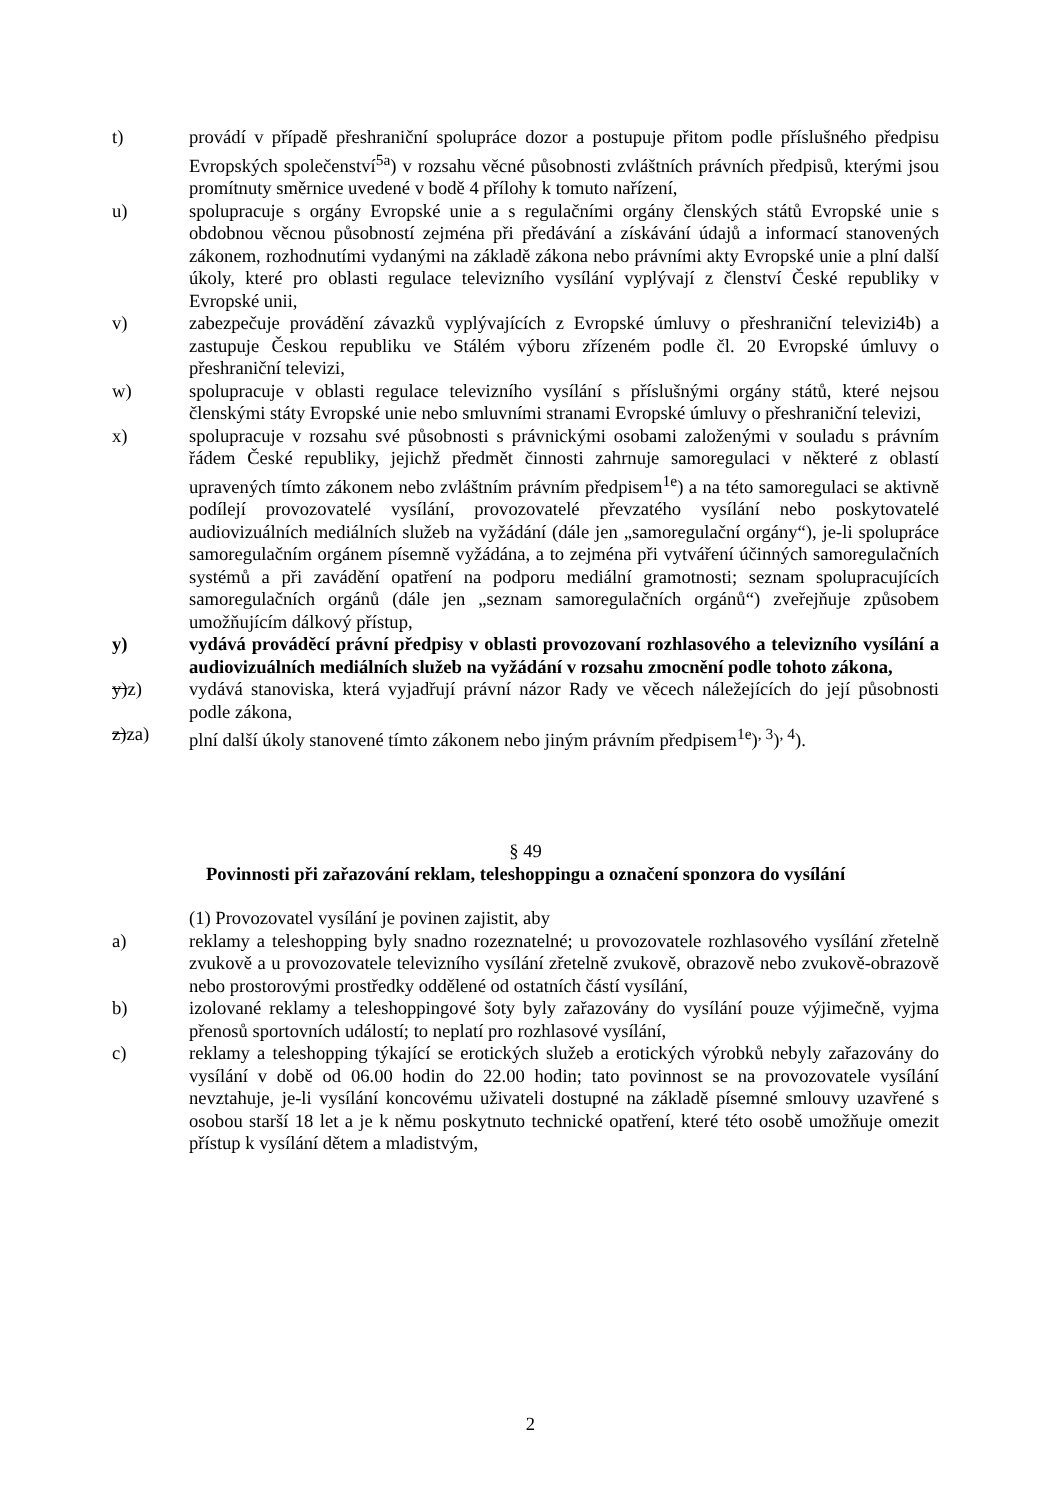t) provádí v případě přeshraniční spolupráce dozor a postupuje přitom podle příslušného předpisu Evropských společenství<sup>5a</sup>) v rozsahu věcné působnosti zvláštních právních předpisů, kterými jsou promítnuty směrnice uvedené v bodě 4 přílohy k tomuto nařízení,
u) spolupracuje s orgány Evropské unie a s regulačními orgány členských států Evropské unie s obdobnou věcnou působností zejména při předávání a získávání údajů a informací stanovených zákonem, rozhodnutími vydanými na základě zákona nebo právními akty Evropské unie a plní další úkoly, které pro oblasti regulace televizního vysílání vyplývají z členství České republiky v Evropské unii,
v) zabezpečuje provádění závazků vyplývajících z Evropské úmluvy o přeshraniční televizi4b) a zastupuje Českou republiku ve Stálém výboru zřízeném podle čl. 20 Evropské úmluvy o přeshraniční televizi,
w) spolupracuje v oblasti regulace televizního vysílání s příslušnými orgány států, které nejsou členskými státy Evropské unie nebo smluvními stranami Evropské úmluvy o přeshraniční televizi,
x) spolupracuje v rozsahu své působnosti s právnickými osobami založenými v souladu s právním řádem České republiky, jejichž předmět činnosti zahrnuje samoregulaci v některé z oblastí upravených tímto zákonem nebo zvláštním právním předpisem<sup>1e</sup>) a na této samoregulaci se aktivně podílejí provozovatelé vysílání, provozovatelé převzatého vysílání nebo poskytovatelé audiovizuálních mediálních služeb na vyžádání (dále jen „samoregulační orgány“), je-li spolupráce samoregulačním orgánem písemně vyžádána, a to zejména při vytváření účinných samoregulačních systémů a při zavádění opatření na podporu mediální gramotnosti; seznam spolupracujících samoregulačních orgánů (dále jen „seznam samoregulačních orgánů“) zveřejňuje způsobem umožňujícím dálkový přístup,
y) vydává prováděcí právní předpisy v oblasti provozovaní rozhlasového a televizního vysílání a audiovizuálních mediálních služeb na vyžádání v rozsahu zmocnění podle tohoto zákona,
y)z) vydává stanoviska, která vyjadřují právní názor Rady ve věcech náležejících do její působnosti podle zákona,
z)za) plní další úkoly stanovené tímto zákonem nebo jiným právním předpisem<sup>1e</sup>)<sup>, 3</sup>)<sup>, 4</sup>).
§ 49
Povinnosti při zařazování reklam, teleshoppingu a označení sponzora do vysílání
(1) Provozovatel vysílání je povinen zajistit, aby
a) reklamy a teleshopping byly snadno rozeznatelné; u provozovatele rozhlasového vysílání zřetelně zvukově a u provozovatele televizního vysílání zřetelně zvukově, obrazově nebo zvukově-obrazově nebo prostorovými prostředky oddělené od ostatních částí vysílání,
b) izolované reklamy a teleshoppingové šoty byly zařazovány do vysílání pouze výjimečně, vyjma přenosů sportovních událostí; to neplatí pro rozhlasové vysílání,
c) reklamy a teleshopping týkající se erotických služeb a erotických výrobků nebyly zařazovány do vysílání v době od 06.00 hodin do 22.00 hodin; tato povinnost se na provozovatele vysílání nevztahuje, je-li vysílání koncovému uživateli dostupné na základě písemné smlouvy uzavřené s osobou starší 18 let a je k němu poskytnuto technické opatření, které této osobě umožňuje omezit přístup k vysílání dětem a mladistvým,
2